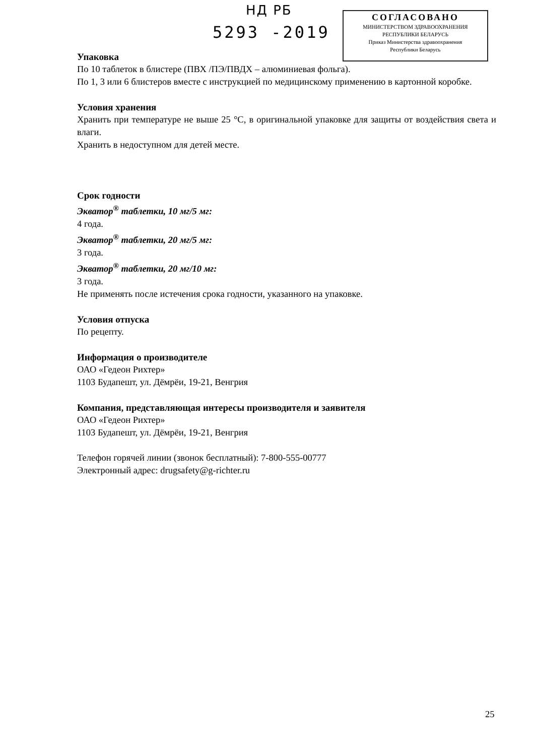НД РБ
5293 -2019
СОГЛАСОВАНО
МИНИСТЕРСТВОМ ЗДРАВООХРАНЕНИЯ
РЕСПУБЛИКИ БЕЛАРУСЬ
Приказ Министерства здравоохранения
Республики Беларусь
Упаковка
По 10 таблеток в блистере (ПВХ /ПЭ/ПВДХ – алюминиевая фольга).
По 1, 3 или 6 блистеров вместе с инструкцией по медицинскому применению в картонной коробке.
Условия хранения
Хранить при температуре не выше 25 °С, в оригинальной упаковке для защиты от воздействия света и влаги.
Хранить в недоступном для детей месте.
Срок годности
Экватор<sup>®</sup> таблетки, 10 мг/5 мг:
4 года.
Экватор<sup>®</sup> таблетки, 20 мг/5 мг:
3 года.
Экватор<sup>®</sup> таблетки, 20 мг/10 мг:
3 года.
Не применять после истечения срока годности, указанного на упаковке.
Условия отпуска
По рецепту.
Информация о производителе
ОАО «Гедеон Рихтер»
1103 Будапешт, ул. Дёмрёи, 19-21, Венгрия
Компания, представляющая интересы производителя и заявителя
ОАО «Гедеон Рихтер»
1103 Будапешт, ул. Дёмрёи, 19-21, Венгрия
Телефон горячей линии (звонок бесплатный): 7-800-555-00777
Электронный адрес: drugsafety@g-richter.ru
25